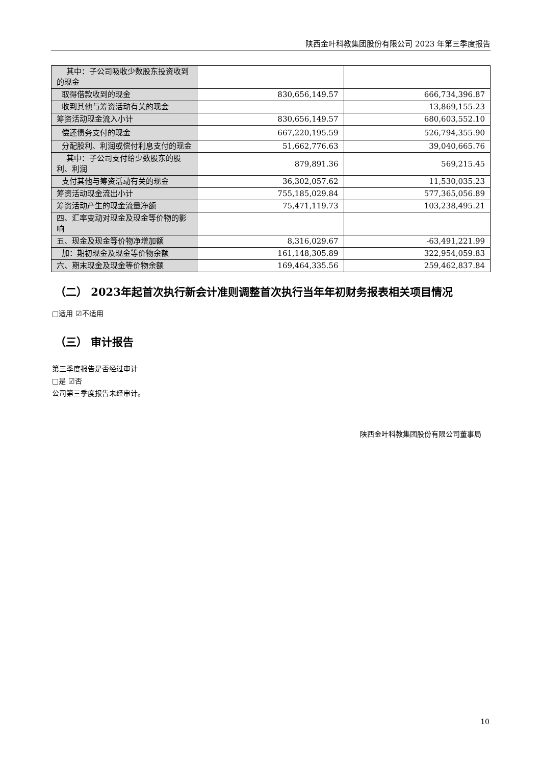陕西金叶科教集团股份有限公司 2023 年第三季度报告
| 其中：子公司吸收少数股东投资收到的现金 | | |
| 取得借款收到的现金 | 830,656,149.57 | 666,734,396.87 |
| 收到其他与筹资活动有关的现金 | | 13,869,155.23 |
| 筹资活动现金流入小计 | 830,656,149.57 | 680,603,552.10 |
| 偿还债务支付的现金 | 667,220,195.59 | 526,794,355.90 |
| 分配股利、利润或偿付利息支付的现金 | 51,662,776.63 | 39,040,665.76 |
| 其中：子公司支付给少数股东的股利、利润 | 879,891.36 | 569,215.45 |
| 支付其他与筹资活动有关的现金 | 36,302,057.62 | 11,530,035.23 |
| 筹资活动现金流出小计 | 755,185,029.84 | 577,365,056.89 |
| 筹资活动产生的现金流量净额 | 75,471,119.73 | 103,238,495.21 |
| 四、汇率变动对现金及现金等价物的影响 | | |
| 五、现金及现金等价物净增加额 | 8,316,029.67 | -63,491,221.99 |
| 加：期初现金及现金等价物余额 | 161,148,305.89 | 322,954,059.83 |
| 六、期末现金及现金等价物余额 | 169,464,335.56 | 259,462,837.84 |
（二） 2023年起首次执行新会计准则调整首次执行当年年初财务报表相关项目情况
□适用 ☑不适用
（三） 审计报告
第三季度报告是否经过审计
□是 ☑否
公司第三季度报告未经审计。
陕西金叶科教集团股份有限公司董事局
10